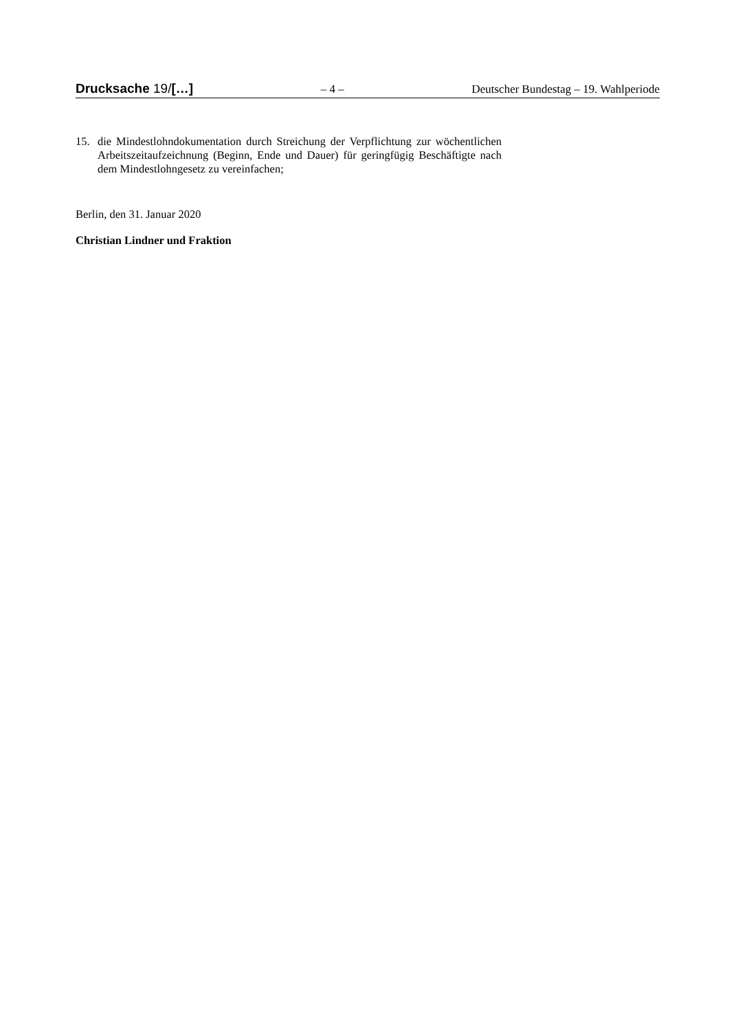Drucksache 19/[…] – 4 – Deutscher Bundestag – 19. Wahlperiode
15. die Mindestlohndokumentation durch Streichung der Verpflichtung zur wöchentlichen Arbeitszeitaufzeichnung (Beginn, Ende und Dauer) für geringfügig Beschäftigte nach dem Mindestlohngesetz zu vereinfachen;
Berlin, den 31. Januar 2020
Christian Lindner und Fraktion